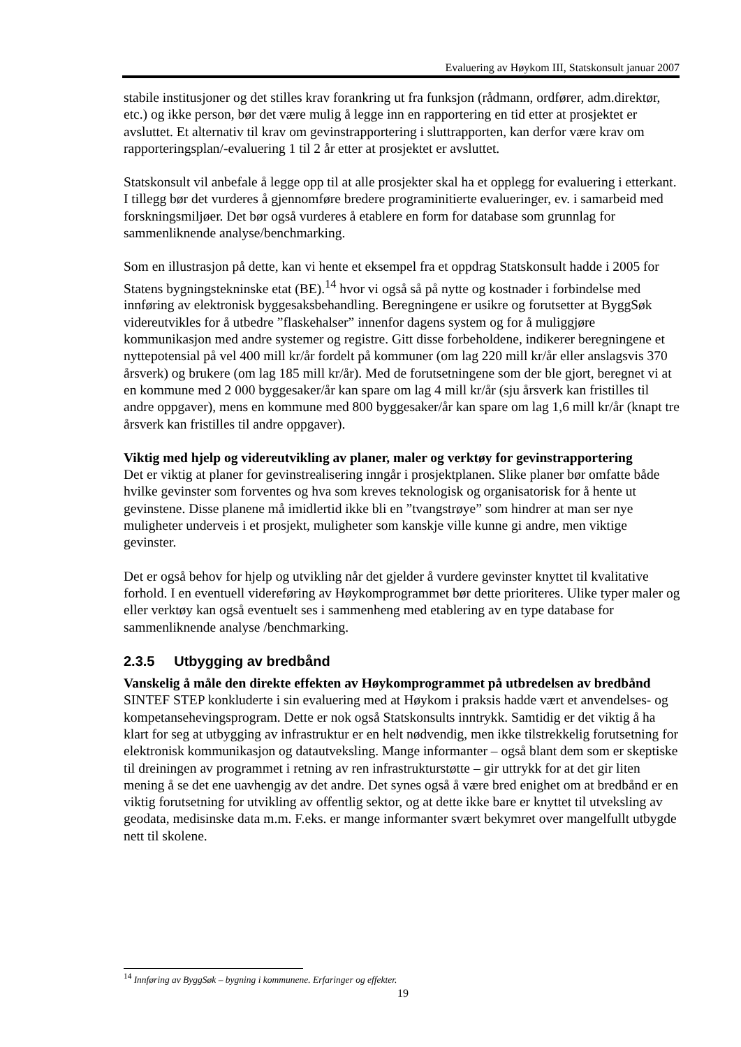Evaluering av Høykom III, Statskonsult januar 2007
stabile institusjoner og det stilles krav forankring ut fra funksjon (rådmann, ordfører, adm.direktør, etc.) og ikke person, bør det være mulig å legge inn en rapportering en tid etter at prosjektet er avsluttet. Et alternativ til krav om gevinstrapportering i sluttrapporten, kan derfor være krav om rapporteringsplan/-evaluering 1 til 2 år etter at prosjektet er avsluttet.
Statskonsult vil anbefale å legge opp til at alle prosjekter skal ha et opplegg for evaluering i etterkant. I tillegg bør det vurderes å gjennomføre bredere programinitierte evalueringer, ev. i samarbeid med forskningsmiljøer. Det bør også vurderes å etablere en form for database som grunnlag for sammenliknende analyse/benchmarking.
Som en illustrasjon på dette, kan vi hente et eksempel fra et oppdrag Statskonsult hadde i 2005 for Statens bygningstekninske etat (BE).<sup>14</sup> hvor vi også så på nytte og kostnader i forbindelse med innføring av elektronisk byggesaksbehandling. Beregningene er usikre og forutsetter at ByggSøk videreutvikles for å utbedre ”flaskehalser” innenfor dagens system og for å muliggjøre kommunikasjon med andre systemer og registre. Gitt disse forbeholdene, indikerer beregningene et nyttepotensial på vel 400 mill kr/år fordelt på kommuner (om lag 220 mill kr/år eller anslagsvis 370 årsverk) og brukere (om lag 185 mill kr/år). Med de forutsetningene som der ble gjort, beregnet vi at en kommune med 2 000 byggesaker/år kan spare om lag 4 mill kr/år (sju årsverk kan fristilles til andre oppgaver), mens en kommune med 800 byggesaker/år kan spare om lag 1,6 mill kr/år (knapt tre årsverk kan fristilles til andre oppgaver).
Viktig med hjelp og videreutvikling av planer, maler og verktøy for gevinstrapportering
Det er viktig at planer for gevinstrealisering inngår i prosjektplanen. Slike planer bør omfatte både hvilke gevinster som forventes og hva som kreves teknologisk og organisatorisk for å hente ut gevinstene. Disse planene må imidlertid ikke bli en ”tvangstrøye” som hindrer at man ser nye muligheter underveis i et prosjekt, muligheter som kanskje ville kunne gi andre, men viktige gevinster.
Det er også behov for hjelp og utvikling når det gjelder å vurdere gevinster knyttet til kvalitative forhold. I en eventuell videreføring av Høykomprogrammet bør dette prioriteres. Ulike typer maler og eller verktøy kan også eventuelt ses i sammenheng med etablering av en type database for sammenliknende analyse /benchmarking.
2.3.5 Utbygging av bredbånd
Vanskelig å måle den direkte effekten av Høykomprogrammet på utbredelsen av bredbånd
SINTEF STEP konkluderte i sin evaluering med at Høykom i praksis hadde vært et anvendelses- og kompetansehevingsprogram. Dette er nok også Statskonsults inntrykk. Samtidig er det viktig å ha klart for seg at utbygging av infrastruktur er en helt nødvendig, men ikke tilstrekkelig forutsetning for elektronisk kommunikasjon og datautveksling. Mange informanter – også blant dem som er skeptiske til dreiningen av programmet i retning av ren infrastrukturstøtte – gir uttrykk for at det gir liten mening å se det ene uavhengig av det andre. Det synes også å være bred enighet om at bredbånd er en viktig forutsetning for utvikling av offentlig sektor, og at dette ikke bare er knyttet til utveksling av geodata, medisinske data m.m. F.eks. er mange informanter svært bekymret over mangelfullt utbygde nett til skolene.
<sup>14</sup> Innføring av ByggSøk – bygning i kommunene. Erfaringer og effekter.
19